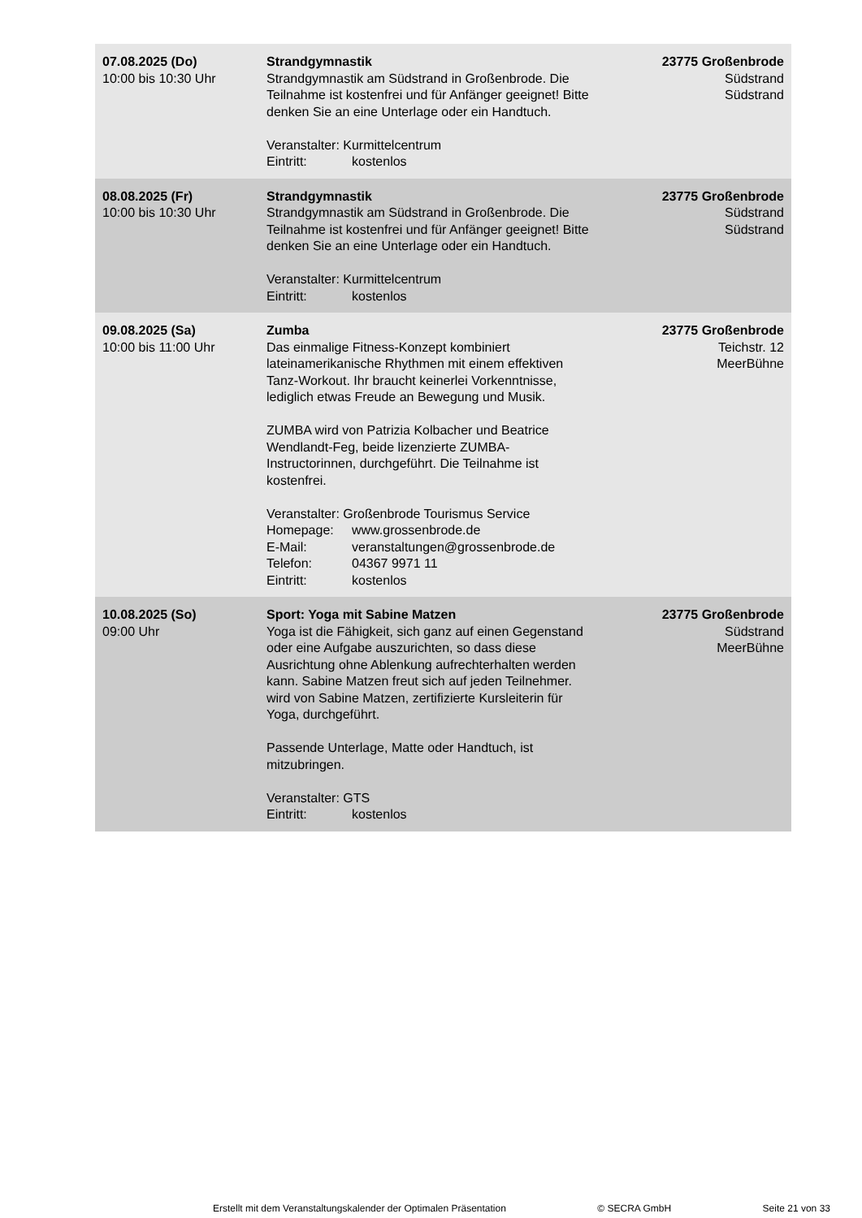| 07.08.2025 (Do) 10:00 bis 10:30 Uhr | Strandgymnastik Strandgymnastik am Südstrand in Großenbrode. Die Teilnahme ist kostenfrei und für Anfänger geeignet! Bitte denken Sie an eine Unterlage oder ein Handtuch. Veranstalter: Kurmittelcentrum Eintritt: kostenlos | 23775 Großenbrode Südstrand Südstrand |
| 08.08.2025 (Fr) 10:00 bis 10:30 Uhr | Strandgymnastik Strandgymnastik am Südstrand in Großenbrode. Die Teilnahme ist kostenfrei und für Anfänger geeignet! Bitte denken Sie an eine Unterlage oder ein Handtuch. Veranstalter: Kurmittelcentrum Eintritt: kostenlos | 23775 Großenbrode Südstrand Südstrand |
| 09.08.2025 (Sa) 10:00 bis 11:00 Uhr | Zumba Das einmalige Fitness-Konzept kombiniert lateinamerikanische Rhythmen mit einem effektiven Tanz-Workout. Ihr braucht keinerlei Vorkenntnisse, lediglich etwas Freude an Bewegung und Musik. ZUMBA wird von Patrizia Kolbacher und Beatrice Wendlandt-Feg, beide lizenzierte ZUMBA-Instructorinnen, durchgeführt. Die Teilnahme ist kostenfrei. Veranstalter: Großenbrode Tourismus Service Homepage: www.grossenbrode.de E-Mail: veranstaltungen@grossenbrode.de Telefon: 04367 9971 11 Eintritt: kostenlos | 23775 Großenbrode Teichstr. 12 MeerBühne |
| 10.08.2025 (So) 09:00 Uhr | Sport: Yoga mit Sabine Matzen Yoga ist die Fähigkeit, sich ganz auf einen Gegenstand oder eine Aufgabe auszurichten, so dass diese Ausrichtung ohne Ablenkung aufrechterhalten werden kann. Sabine Matzen freut sich auf jeden Teilnehmer. wird von Sabine Matzen, zertifizierte Kursleiterin für Yoga, durchgeführt. Passende Unterlage, Matte oder Handtuch, ist mitzubringen. Veranstalter: GTS Eintritt: kostenlos | 23775 Großenbrode Südstrand MeerBühne |
Erstellt mit dem Veranstaltungskalender der Optimalen Präsentation © SECRA GmbH Seite 21 von 33